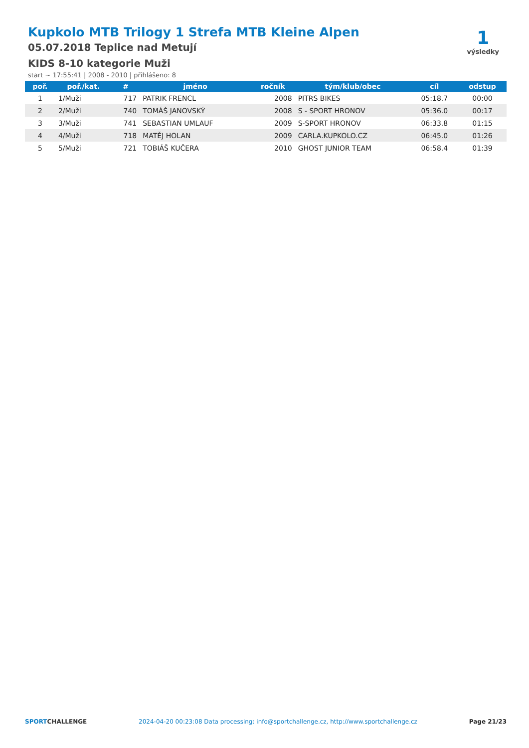Kupkolo MTB Trilogy 1 Strefa MTB Kleine Alpen
05.07.2018 Teplice nad Metují
KIDS 8-10 kategorie Muži
start ~ 17:55:41 | 2008 - 2010 | přihlášeno: 8
1
výsledky
| poř. | poř./kat. | # | jméno | ročník | tým/klub/obec | cíl | odstup |
| --- | --- | --- | --- | --- | --- | --- | --- |
| 1 | 1/Muži | 717 | PATRIK FRENCL | 2008 | PITRS BIKES | 05:18.7 | 00:00 |
| 2 | 2/Muži | 740 | TOMÁŠ JANOVSKÝ | 2008 | S - SPORT HRONOV | 05:36.0 | 00:17 |
| 3 | 3/Muži | 741 | SEBASTIAN UMLAUF | 2009 | S-SPORT HRONOV | 06:33.8 | 01:15 |
| 4 | 4/Muži | 718 | MATĚJ HOLAN | 2009 | CARLA.KUPKOLO.CZ | 06:45.0 | 01:26 |
| 5 | 5/Muži | 721 | TOBIÁŠ KUČERA | 2010 | GHOST JUNIOR TEAM | 06:58.4 | 01:39 |
SPORTCHALLENGE 2024-04-20 00:23:08 Data processing: info@sportchallenge.cz, http://www.sportchallenge.cz Page 21/23